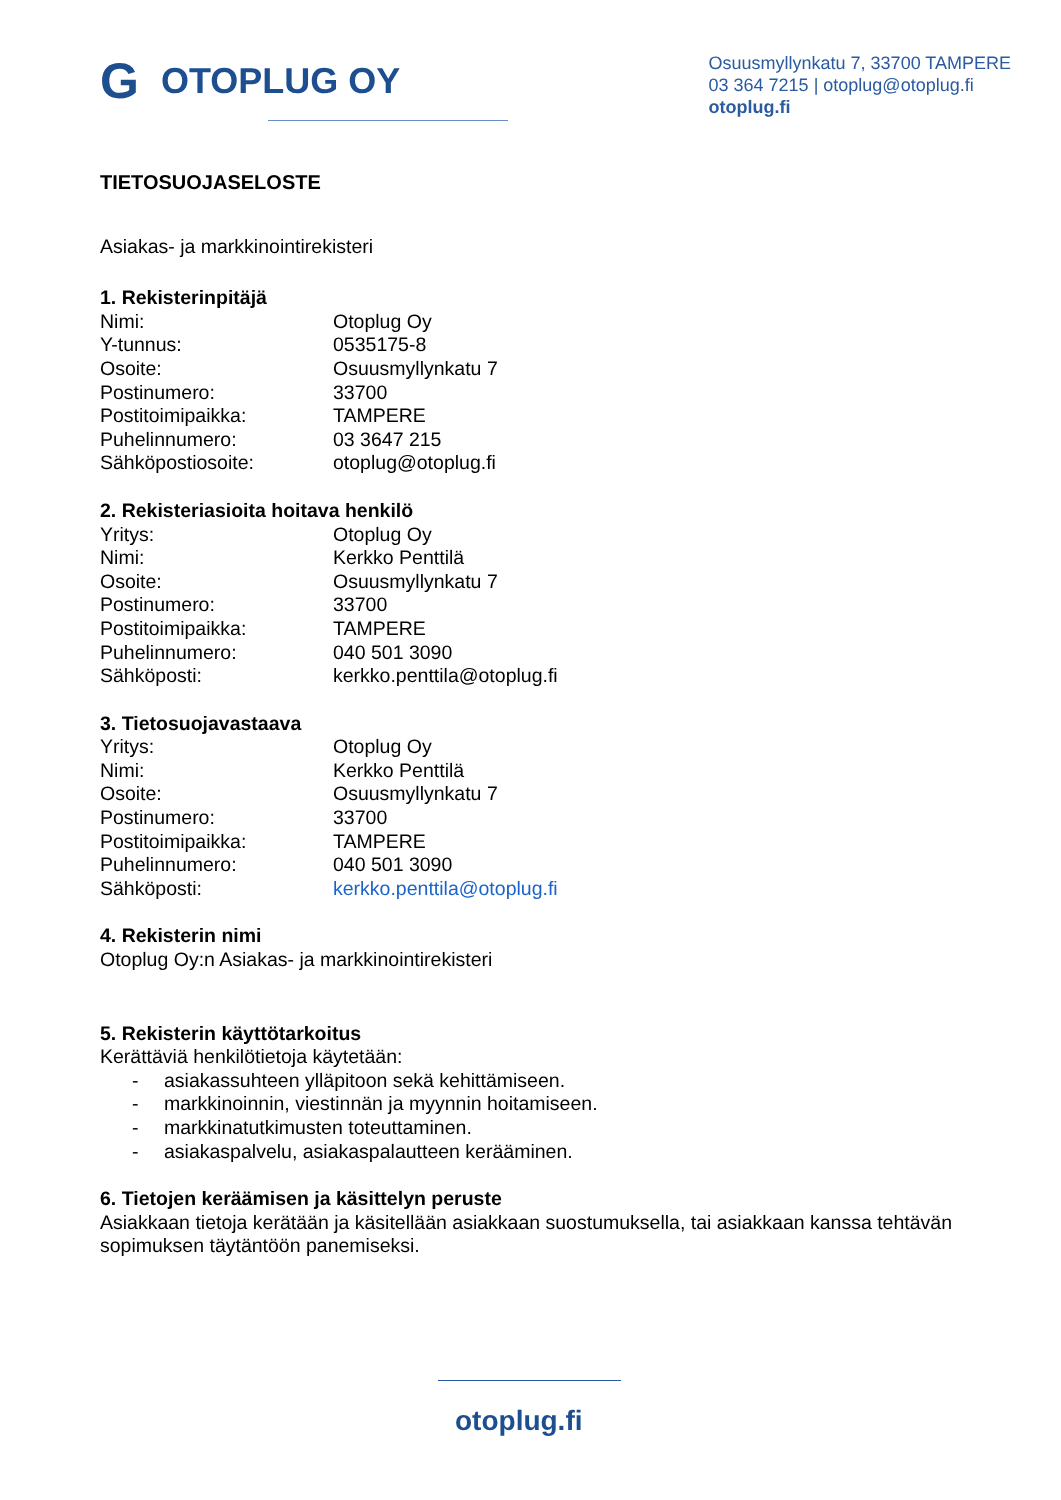G OTOPLUG OY
Osuusmyllynkatu 7, 33700 TAMPERE
03 364 7215 | otoplug@otoplug.fi
otoplug.fi
TIETOSUOJASELOSTE
Asiakas- ja markkinointirekisteri
1. Rekisterinpitäjä
Nimi: Otoplug Oy
Y-tunnus: 0535175-8
Osoite: Osuusmyllynkatu 7
Postinumero: 33700
Postitoimipaikka: TAMPERE
Puhelinnumero: 03 3647 215
Sähköpostiosoite: otoplug@otoplug.fi
2. Rekisteriasioita hoitava henkilö
Yritys: Otoplug Oy
Nimi: Kerkko Penttilä
Osoite: Osuusmyllynkatu 7
Postinumero: 33700
Postitoimipaikka: TAMPERE
Puhelinnumero: 040 501 3090
Sähköposti: kerkko.penttila@otoplug.fi
3. Tietosuojavastaava
Yritys: Otoplug Oy
Nimi: Kerkko Penttilä
Osoite: Osuusmyllynkatu 7
Postinumero: 33700
Postitoimipaikka: TAMPERE
Puhelinnumero: 040 501 3090
Sähköposti: kerkko.penttila@otoplug.fi
4. Rekisterin nimi
Otoplug Oy:n Asiakas- ja markkinointirekisteri
5. Rekisterin käyttötarkoitus
Kerättäviä henkilötietoja käytetään:
- asiakassuhteen ylläpitoon sekä kehittämiseen.
- markkinoinnin, viestinnän ja myynnin hoitamiseen.
- markkinatutkimusten toteuttaminen.
- asiakaspalvelu, asiakaspalautteen kerääminen.
6. Tietojen keräämisen ja käsittelyn peruste
Asiakkaan tietoja kerätään ja käsitellään asiakkaan suostumuksella, tai asiakkaan kanssa tehtävän sopimuksen täytäntöön panemiseksi.
otoplug.fi